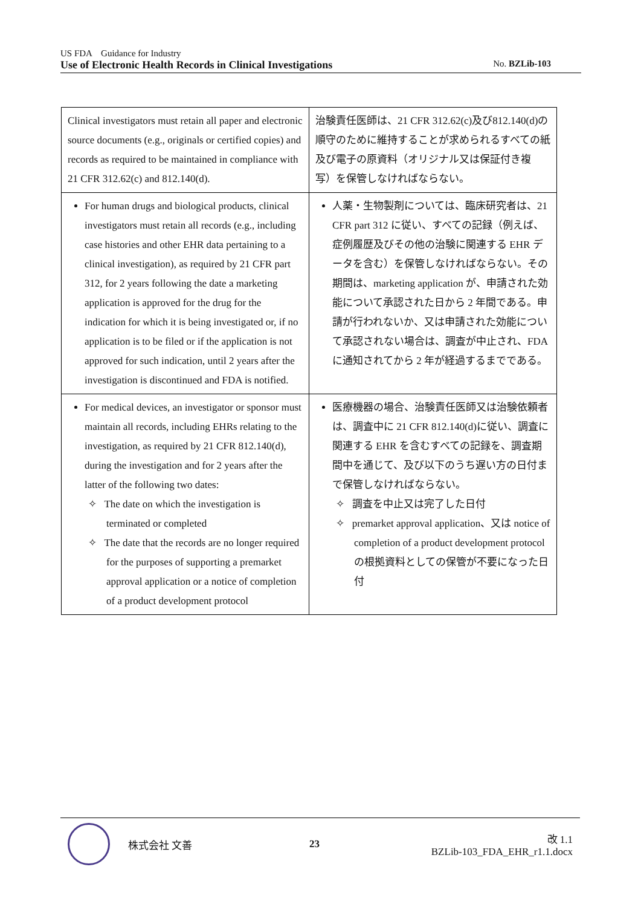US FDA　Guidance for Industry
Use of Electronic Health Records in Clinical Investigations No. BZLib-103
| Clinical investigators must retain all paper and electronic source documents (e.g., originals or certified copies) and records as required to be maintained in compliance with 21 CFR 312.62(c) and 812.140(d). | 治験責任医師は、21 CFR 312.62(c)及び812.140(d)の順守のために維持することが求められるすべての紙及び電子の原資料（オリジナル又は保証付き複写）を保管しなければならない。 |
| For human drugs and biological products, clinical investigators must retain all records (e.g., including case histories and other EHR data pertaining to a clinical investigation), as required by 21 CFR part 312, for 2 years following the date a marketing application is approved for the drug for the indication for which it is being investigated or, if no application is to be filed or if the application is not approved for such indication, until 2 years after the investigation is discontinued and FDA is notified. | 人薬・生物製剤については、臨床研究者は、21 CFR part 312 に従い、すべての記録（例えば、症例履歴及びその他の治験に関連する EHR データを含む）を保管しなければならない。その期間は、marketing application が、申請された効能について承認された日から 2 年間である。申請が行われないか、又は申請された効能について承認されない場合は、調査が中止され、FDA に通知されてから 2 年が経過するまでである。 |
| For medical devices, an investigator or sponsor must maintain all records, including EHRs relating to the investigation, as required by 21 CFR 812.140(d), during the investigation and for 2 years after the latter of the following two dates: ✧ The date on which the investigation is terminated or completed ✧ The date that the records are no longer required for the purposes of supporting a premarket approval application or a notice of completion of a product development protocol | 医療機器の場合、治験責任医師又は治験依頼者は、調査中に 21 CFR 812.140(d)に従い、調査に関連する EHR を含むすべての記録を、調査期間中を通じて、及び以下のうち遅い方の日付まで保管しなければならない。 ✧ 調査を中止又は完了した日付 ✧ premarket approval application、又は notice of completion of a product development protocol の根拠資料としての保管が不要になった日付 |
株式会社 文善 23 改 1.1
BZLib-103_FDA_EHR_r1.1.docx